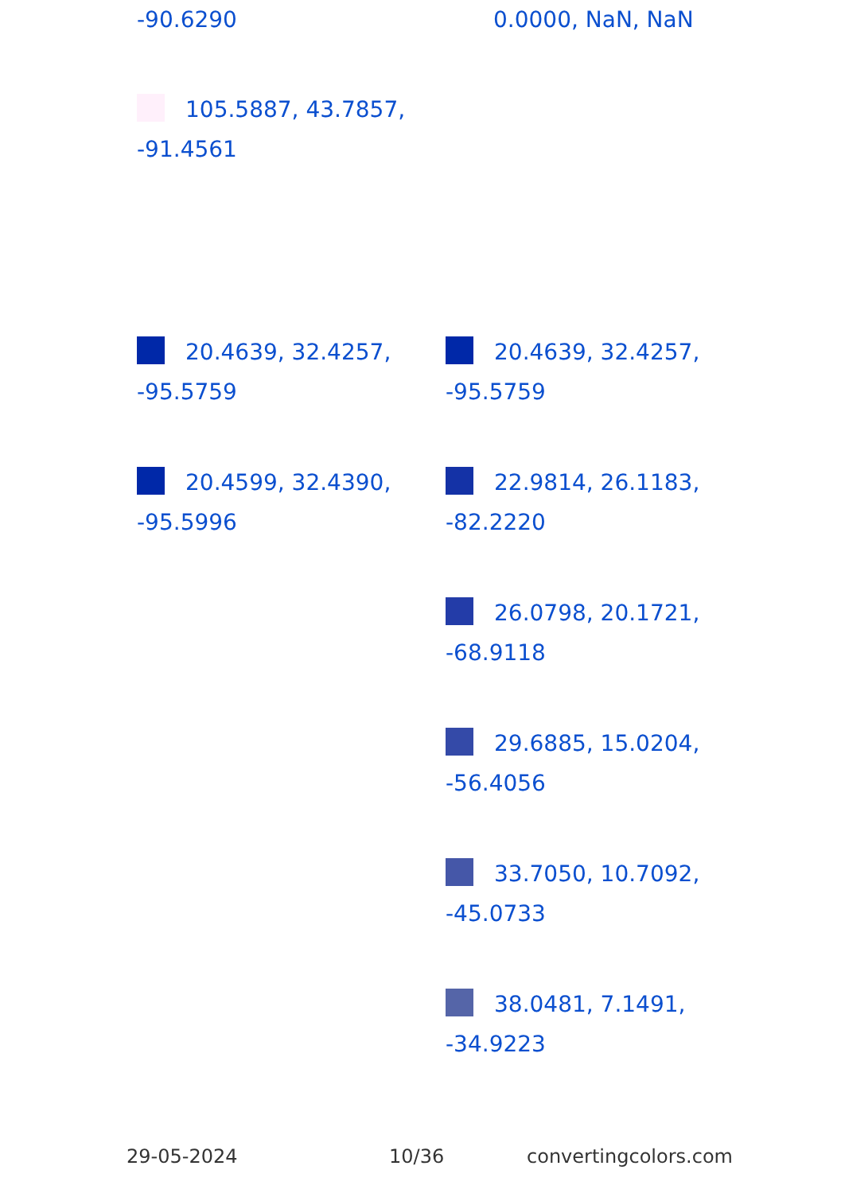-90.6290 0.0000, NaN, NaN
105.5887, 43.7857, -91.4561
20.4639, 32.4257, -95.5759
20.4639, 32.4257, -95.5759
20.4599, 32.4390, -95.5996
22.9814, 26.1183, -82.2220
26.0798, 20.1721, -68.9118
29.6885, 15.0204, -56.4056
33.7050, 10.7092, -45.0733
38.0481, 7.1491, -34.9223
29-05-2024 10/36 convertingcolors.com